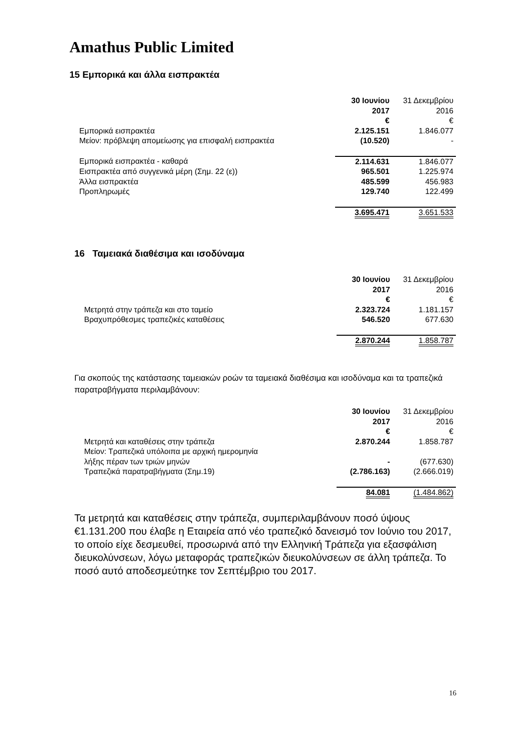Amathus Public Limited
15 Εμπορικά και άλλα εισπρακτέα
| | 30 Ιουνίου 2017 € | 31 Δεκεμβρίου 2016 € |
| Εμπορικά εισπρακτέα | 2.125.151 | 1.846.077 |
| Μείον: πρόβλεψη απομείωσης για επισφαλή εισπρακτέα | (10.520) | - |
| Εμπορικά εισπρακτέα - καθαρά | 2.114.631 | 1.846.077 |
| Εισπρακτέα από συγγενικά μέρη (Σημ. 22 (ε)) | 965.501 | 1.225.974 |
| Άλλα εισπρακτέα | 485.599 | 456.983 |
| Προπληρωμές | 129.740 | 122.499 |
| | 3.695.471 | 3.651.533 |
16 Ταμειακά διαθέσιμα και ισοδύναμα
| | 30 Ιουνίου 2017 € | 31 Δεκεμβρίου 2016 € |
| Μετρητά στην τράπεζα και στο ταμείο | 2.323.724 | 1.181.157 |
| Βραχυπρόθεσμες τραπεζικές καταθέσεις | 546.520 | 677.630 |
| | 2.870.244 | 1.858.787 |
Για σκοπούς της κατάστασης ταμειακών ροών τα ταμειακά διαθέσιμα και ισοδύναμα και τα τραπεζικά παρατραβήγματα περιλαμβάνουν:
| | 30 Ιουνίου 2017 € | 31 Δεκεμβρίου 2016 € |
| Μετρητά και καταθέσεις στην τράπεζα | 2.870.244 | 1.858.787 |
| Μείον: Τραπεζικά υπόλοιπα με αρχική ημερομηνία λήξης πέραν των τριών μηνών | - | (677.630) |
| Τραπεζικά παρατραβήγματα (Σημ.19) | (2.786.163) | (2.666.019) |
| | 84.081 | (1.484.862) |
Τα μετρητά και καταθέσεις στην τράπεζα, συμπεριλαμβάνουν ποσό ύψους €1.131.200 που έλαβε η Εταιρεία από νέο τραπεζικό δανεισμό τον Ιούνιο του 2017, το οποίο είχε δεσμευθεί, προσωρινά από την Ελληνική Τράπεζα για εξασφάλιση διευκολύνσεων, λόγω μεταφοράς τραπεζικών διευκολύνσεων σε άλλη τράπεζα. Το ποσό αυτό αποδεσμεύτηκε τον Σεπτέμβριο του 2017.
16